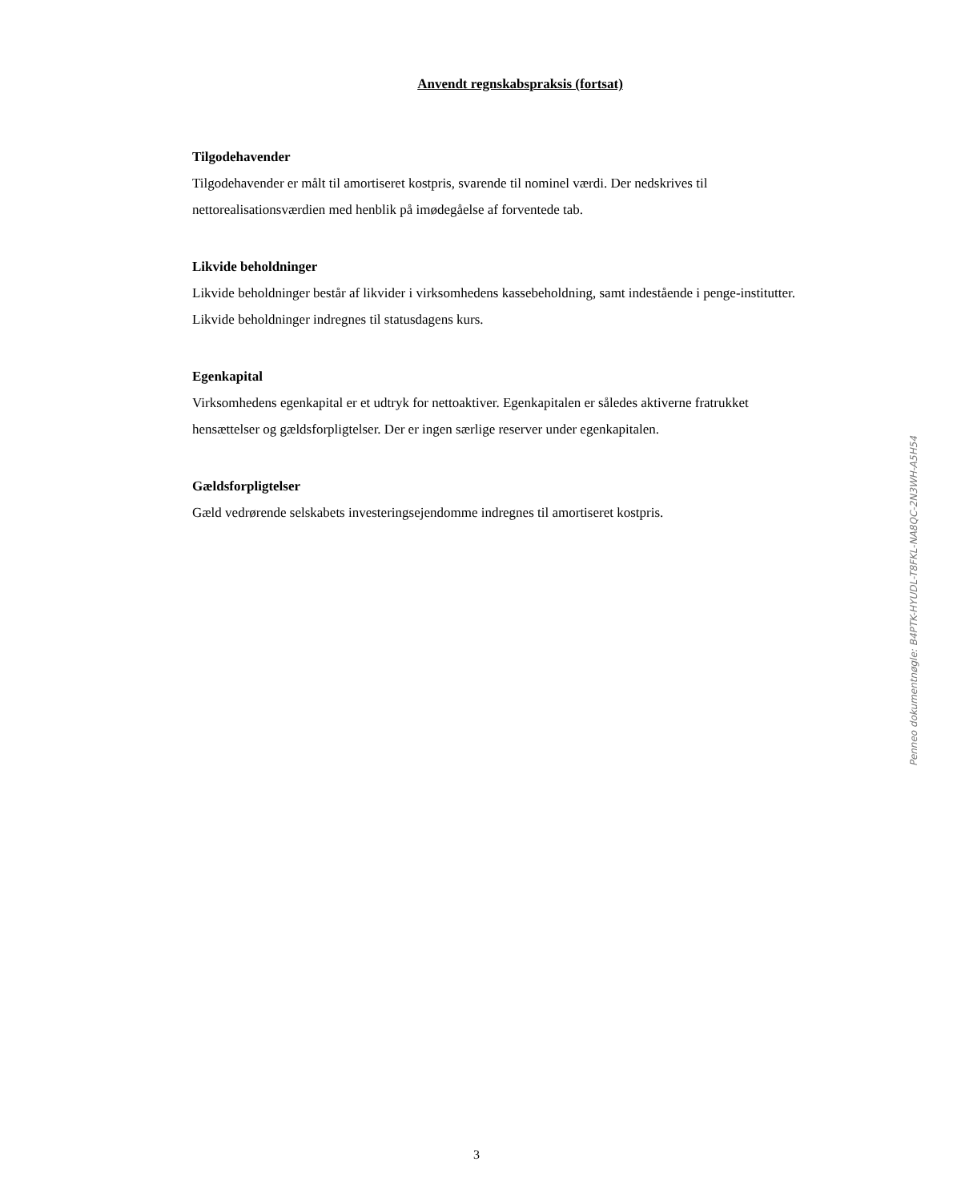Anvendt regnskabspraksis (fortsat)
Tilgodehavender
Tilgodehavender er målt til amortiseret kostpris, svarende til nominel værdi. Der nedskrives til nettorealisationsværdien med henblik på imødegåelse af forventede tab.
Likvide beholdninger
Likvide beholdninger består af likvider i virksomhedens kassebeholdning, samt indestående i penge-institutter. Likvide beholdninger indregnes til statusdagens kurs.
Egenkapital
Virksomhedens egenkapital er et udtryk for nettoaktiver. Egenkapitalen er således aktiverne fratrukket hensættelser og gældsforpligtelser. Der er ingen særlige reserver under egenkapitalen.
Gældsforpligtelser
Gæld vedrørende selskabets investeringsejendomme indregnes til amortiseret kostpris.
Penneo dokumentnøgle: B4PTK-HYUDL-T8FKL-NA8QC-2N3WH-A5H54
3